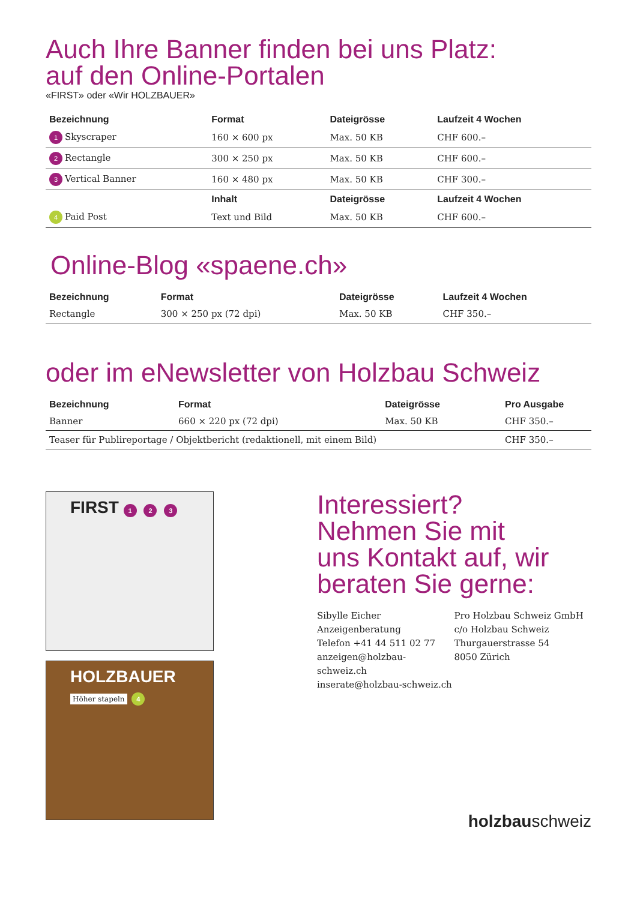Auch Ihre Banner finden bei uns Platz:
auf den Online-Portalen
«FIRST» oder «Wir HOLZBAUER»
| Bezeichnung | Format | Dateigrösse | Laufzeit 4 Wochen |
| --- | --- | --- | --- |
| 1 Skyscraper | 160 × 600 px | Max. 50 KB | CHF 600.– |
| 2 Rectangle | 300 × 250 px | Max. 50 KB | CHF 600.– |
| 3 Vertical Banner | 160 × 480 px | Max. 50 KB | CHF 300.– |
| | Inhalt | Dateigrösse | Laufzeit 4 Wochen |
| 4 Paid Post | Text und Bild | Max. 50 KB | CHF 600.– |
Online-Blog «spaene.ch»
| Bezeichnung | Format | Dateigrösse | Laufzeit 4 Wochen |
| --- | --- | --- | --- |
| Rectangle | 300 × 250 px (72 dpi) | Max. 50 KB | CHF 350.– |
oder im eNewsletter von Holzbau Schweiz
| Bezeichnung | Format | Dateigrösse | Pro Ausgabe |
| --- | --- | --- | --- |
| Banner | 660 × 220 px (72 dpi) | Max. 50 KB | CHF 350.– |
| Teaser für Publireportage / Objektbericht (redaktionell, mit einem Bild) | | | CHF 350.– |
FIRST 1 2 3
HOLZBAUER
Höher stapeln
4
Interessiert?
Nehmen Sie mit
uns Kontakt auf, wir
beraten Sie gerne:
Sibylle Eicher
Anzeigenberatung
Telefon +41 44 511 02 77
anzeigen@holzbau-schweiz.ch
inserate@holzbau-schweiz.ch
Pro Holzbau Schweiz GmbH
c/o Holzbau Schweiz
Thurgauerstrasse 54
8050 Zürich
holzbauschweiz